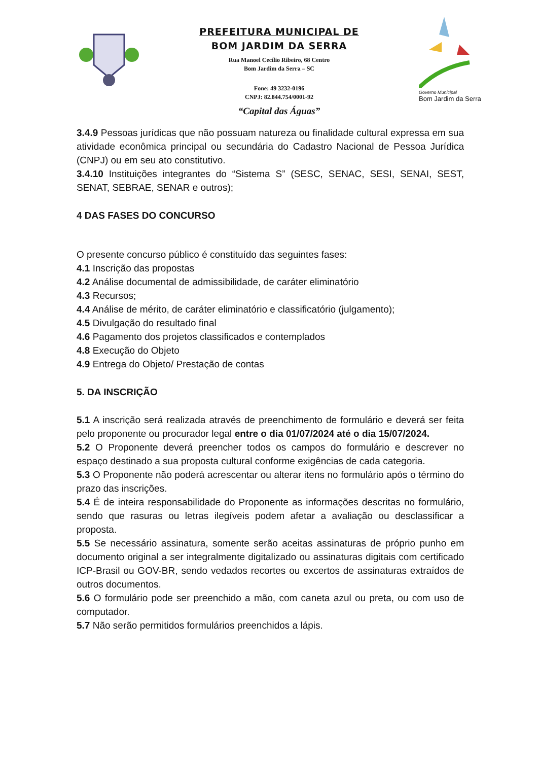PREFEITURA MUNICIPAL DE
BOM JARDIM DA SERRA
Rua Manoel Cecílio Ribeiro, 68 Centro
Bom Jardim da Serra – SC
Fone: 49 3232-0196
CNPJ: 82.844.754/0001-92
“Capital das Águas”
Governo Municipal
Bom Jardim da Serra
3.4.9 Pessoas jurídicas que não possuam natureza ou finalidade cultural expressa em sua atividade econômica principal ou secundária do Cadastro Nacional de Pessoa Jurídica (CNPJ) ou em seu ato constitutivo.
3.4.10 Instituições integrantes do “Sistema S” (SESC, SENAC, SESI, SENAI, SEST, SENAT, SEBRAE, SENAR e outros);
4 DAS FASES DO CONCURSO
O presente concurso público é constituído das seguintes fases:
4.1 Inscrição das propostas
4.2 Análise documental de admissibilidade, de caráter eliminatório
4.3 Recursos;
4.4 Análise de mérito, de caráter eliminatório e classificatório (julgamento);
4.5 Divulgação do resultado final
4.6 Pagamento dos projetos classificados e contemplados
4.8 Execução do Objeto
4.9 Entrega do Objeto/ Prestação de contas
5. DA INSCRIÇÃO
5.1 A inscrição será realizada através de preenchimento de formulário e deverá ser feita pelo proponente ou procurador legal entre o dia 01/07/2024 até o dia 15/07/2024.
5.2 O Proponente deverá preencher todos os campos do formulário e descrever no espaço destinado a sua proposta cultural conforme exigências de cada categoria.
5.3 O Proponente não poderá acrescentar ou alterar itens no formulário após o término do prazo das inscrições.
5.4 É de inteira responsabilidade do Proponente as informações descritas no formulário, sendo que rasuras ou letras ilegíveis podem afetar a avaliação ou desclassificar a proposta.
5.5 Se necessário assinatura, somente serão aceitas assinaturas de próprio punho em documento original a ser integralmente digitalizado ou assinaturas digitais com certificado ICP-Brasil ou GOV-BR, sendo vedados recortes ou excertos de assinaturas extraídos de outros documentos.
5.6 O formulário pode ser preenchido a mão, com caneta azul ou preta, ou com uso de computador.
5.7 Não serão permitidos formulários preenchidos a lápis.